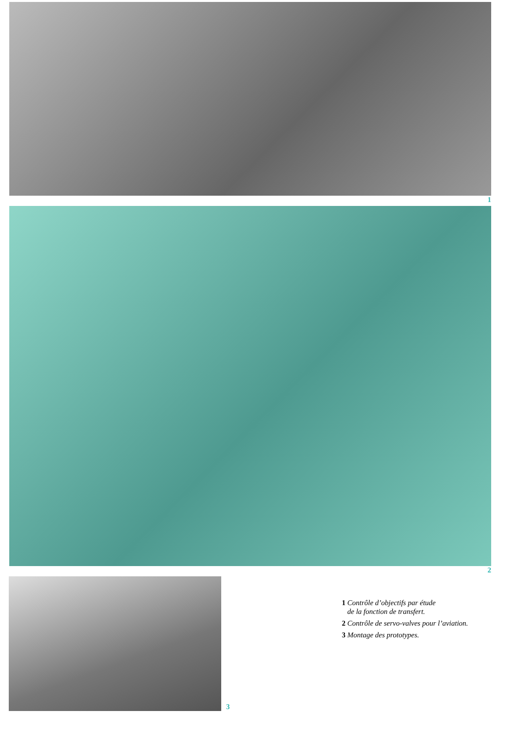1
2
3
1 Contrôle d’objectifs par étude
de la fonction de transfert.
2 Contrôle de servo-valves pour l’aviation.
3 Montage des prototypes.